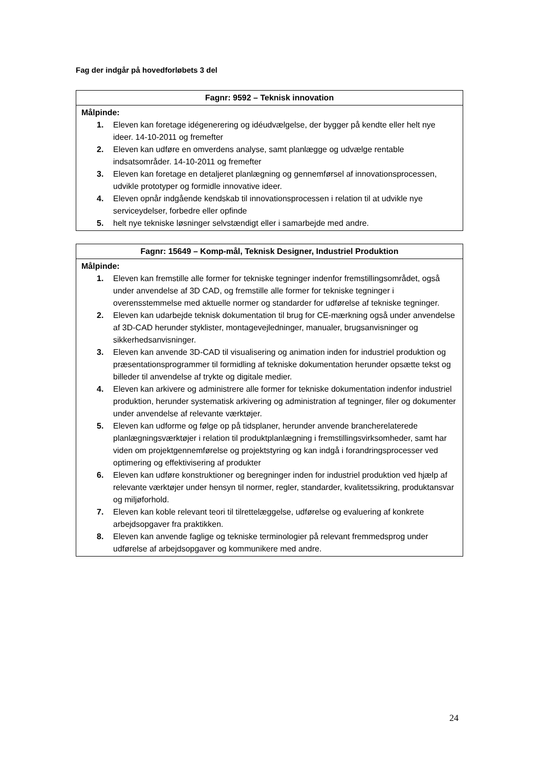Fag der indgår på hovedforløbets 3 del
| Fagnr: 9592 – Teknisk innovation |
| --- |
| Målpinde: 1. Eleven kan foretage idégenerering og idéudvælgelse, der bygger på kendte eller helt nye ideer. 14-10-2011 og fremefter 2. Eleven kan udføre en omverdens analyse, samt planlægge og udvælge rentable indsatsområder. 14-10-2011 og fremefter 3. Eleven kan foretage en detaljeret planlægning og gennemførsel af innovationsprocessen, udvikle prototyper og formidle innovative ideer. 4. Eleven opnår indgående kendskab til innovationsprocessen i relation til at udvikle nye serviceydelser, forbedre eller opfinde 5. helt nye tekniske løsninger selvstændigt eller i samarbejde med andre. |
| Fagnr: 15649 – Komp-mål, Teknisk Designer, Industriel Produktion |
| --- |
| Målpinde: 1. Eleven kan fremstille alle former for tekniske tegninger indenfor fremstillingsområdet, også under anvendelse af 3D CAD, og fremstille alle former for tekniske tegninger i overensstemmelse med aktuelle normer og standarder for udførelse af tekniske tegninger. 2. Eleven kan udarbejde teknisk dokumentation til brug for CE-mærkning også under anvendelse af 3D-CAD herunder styklister, montagevejledninger, manualer, brugsanvisninger og sikkerhedsanvisninger. 3. Eleven kan anvende 3D-CAD til visualisering og animation inden for industriel produktion og præsentationsprogrammer til formidling af tekniske dokumentation herunder opsætte tekst og billeder til anvendelse af trykte og digitale medier. 4. Eleven kan arkivere og administrere alle former for tekniske dokumentation indenfor industriel produktion, herunder systematisk arkivering og administration af tegninger, filer og dokumenter under anvendelse af relevante værktøjer. 5. Eleven kan udforme og følge op på tidsplaner, herunder anvende brancherelaterede planlægningsværktøjer i relation til produktplanlægning i fremstillingsvirksomheder, samt har viden om projektgennemførelse og projektstyring og kan indgå i forandringsprocesser ved optimering og effektivisering af produkter 6. Eleven kan udføre konstruktioner og beregninger inden for industriel produktion ved hjælp af relevante værktøjer under hensyn til normer, regler, standarder, kvalitetssikring, produktansvar og miljøforhold. 7. Eleven kan koble relevant teori til tilrettelæggelse, udførelse og evaluering af konkrete arbejdsopgaver fra praktikken. 8. Eleven kan anvende faglige og tekniske terminologier på relevant fremmedsprog under udførelse af arbejdsopgaver og kommunikere med andre. |
24